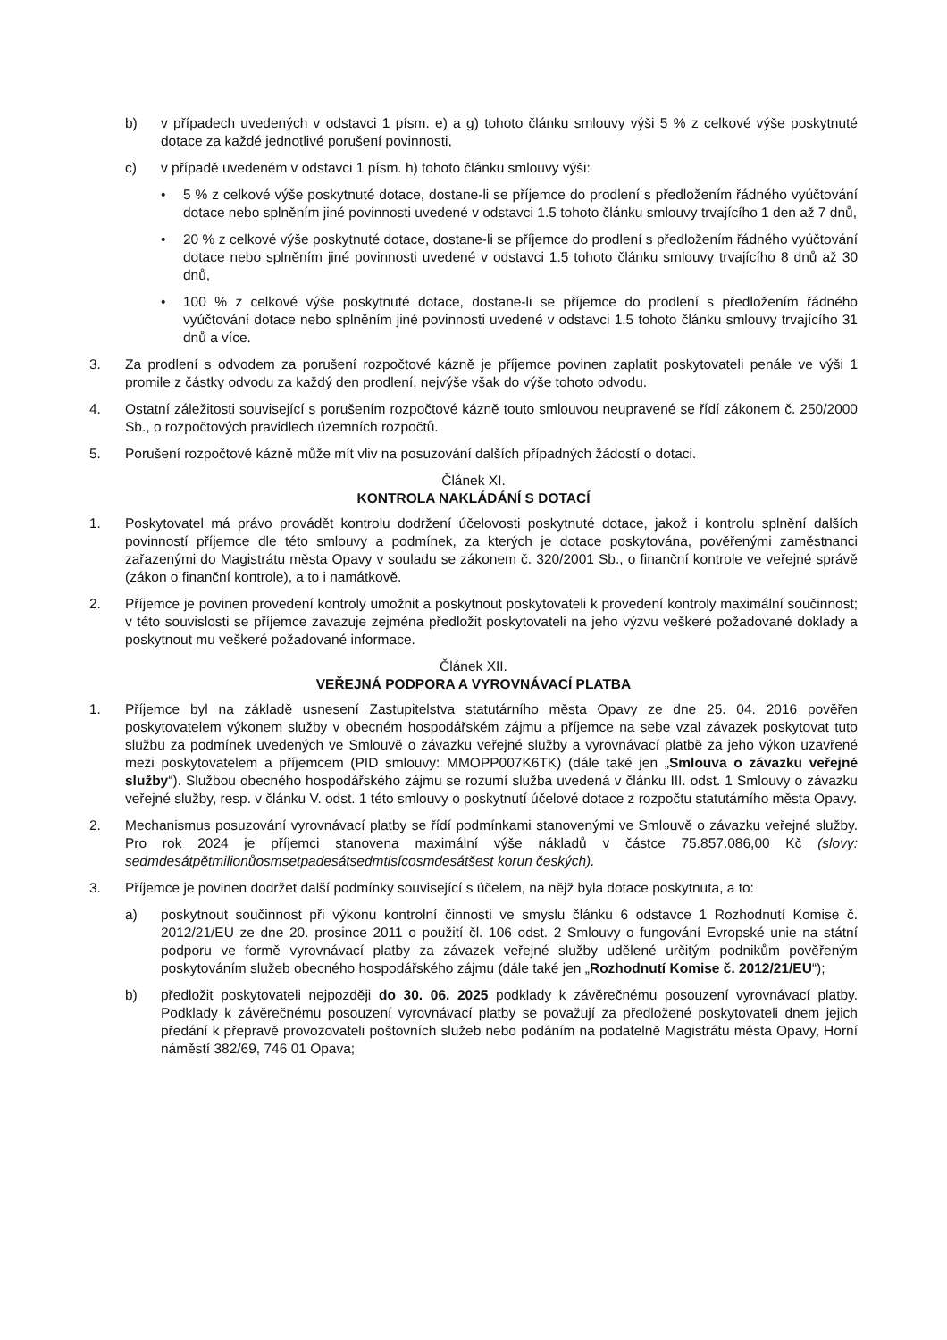b) v případech uvedených v odstavci 1 písm. e) a g) tohoto článku smlouvy výši 5 % z celkové výše poskytnuté dotace za každé jednotlivé porušení povinnosti,
c) v případě uvedeném v odstavci 1 písm. h) tohoto článku smlouvy výši:
• 5 % z celkové výše poskytnuté dotace, dostane-li se příjemce do prodlení s předložením řádného vyúčtování dotace nebo splněním jiné povinnosti uvedené v odstavci 1.5 tohoto článku smlouvy trvajícího 1 den až 7 dnů,
• 20 % z celkové výše poskytnuté dotace, dostane-li se příjemce do prodlení s předložením řádného vyúčtování dotace nebo splněním jiné povinnosti uvedené v odstavci 1.5 tohoto článku smlouvy trvajícího 8 dnů až 30 dnů,
• 100 % z celkové výše poskytnuté dotace, dostane-li se příjemce do prodlení s předložením řádného vyúčtování dotace nebo splněním jiné povinnosti uvedené v odstavci 1.5 tohoto článku smlouvy trvajícího 31 dnů a více.
3. Za prodlení s odvodem za porušení rozpočtové kázně je příjemce povinen zaplatit poskytovateli penále ve výši 1 promile z částky odvodu za každý den prodlení, nejvýše však do výše tohoto odvodu.
4. Ostatní záležitosti související s porušením rozpočtové kázně touto smlouvou neupravené se řídí zákonem č. 250/2000 Sb., o rozpočtových pravidlech územních rozpočtů.
5. Porušení rozpočtové kázně může mít vliv na posuzování dalších případných žádostí o dotaci.
Článek XI.
KONTROLA NAKLÁDÁNÍ S DOTACÍ
1. Poskytovatel má právo provádět kontrolu dodržení účelovosti poskytnuté dotace, jakož i kontrolu splnění dalších povinností příjemce dle této smlouvy a podmínek, za kterých je dotace poskytována, pověřenými zaměstnanci zařazenými do Magistrátu města Opavy v souladu se zákonem č. 320/2001 Sb., o finanční kontrole ve veřejné správě (zákon o finanční kontrole), a to i namátkově.
2. Příjemce je povinen provedení kontroly umožnit a poskytnout poskytovateli k provedení kontroly maximální součinnost; v této souvislosti se příjemce zavazuje zejména předložit poskytovateli na jeho výzvu veškeré požadované doklady a poskytnout mu veškeré požadované informace.
Článek XII.
VEŘEJNÁ PODPORA A VYROVNÁVACÍ PLATBA
1. Příjemce byl na základě usnesení Zastupitelstva statutárního města Opavy ze dne 25. 04. 2016 pověřen poskytovatelem výkonem služby v obecném hospodářském zájmu a příjemce na sebe vzal závazek poskytovat tuto službu za podmínek uvedených ve Smlouvě o závazku veřejné služby a vyrovnávací platbě za jeho výkon uzavřené mezi poskytovatelem a příjemcem (PID smlouvy: MMOPP007K6TK) (dále také jen „Smlouva o závazku veřejné služby“). Službou obecného hospodářského zájmu se rozumí služba uvedená v článku III. odst. 1 Smlouvy o závazku veřejné služby, resp. v článku V. odst. 1 této smlouvy o poskytnutí účelové dotace z rozpočtu statutárního města Opavy.
2. Mechanismus posuzování vyrovnávací platby se řídí podmínkami stanovenými ve Smlouvě o závazku veřejné služby. Pro rok 2024 je příjemci stanovena maximální výše nákladů v částce 75.857.086,00 Kč (slovy: sedmdesátpětmilionůosmsetpadesátsedmtisícosmdesátšest korun českých).
3. Příjemce je povinen dodržet další podmínky související s účelem, na nějž byla dotace poskytnuta, a to:
a) poskytnout součinnost při výkonu kontrolní činnosti ve smyslu článku 6 odstavce 1 Rozhodnutí Komise č. 2012/21/EU ze dne 20. prosince 2011 o použití čl. 106 odst. 2 Smlouvy o fungování Evropské unie na státní podporu ve formě vyrovnávací platby za závazek veřejné služby udělené určitým podnikům pověřeným poskytováním služeb obecného hospodářského zájmu (dále také jen „Rozhodnutí Komise č. 2012/21/EU“);
b) předložit poskytovateli nejpozději do 30. 06. 2025 podklady k závěrečnému posouzení vyrovnávací platby. Podklady k závěrečnému posouzení vyrovnávací platby se považují za předložené poskytovateli dnem jejich předání k přepravě provozovateli poštovních služeb nebo podáním na podatelně Magistrátu města Opavy, Horní náměstí 382/69, 746 01 Opava;